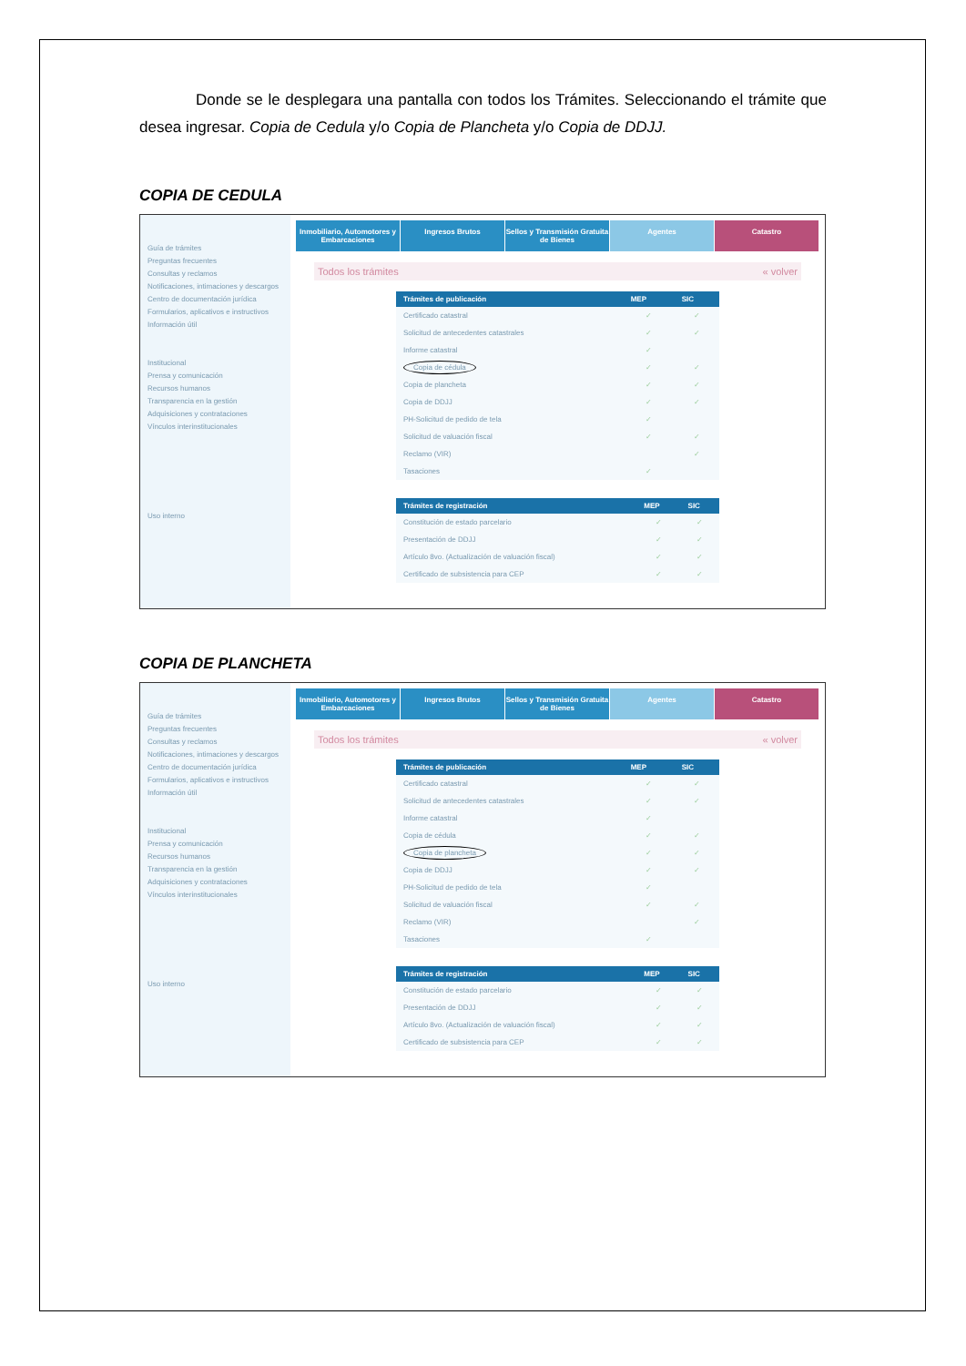Donde se le desplegara una pantalla con todos los Trámites. Seleccionando el trámite que desea ingresar. Copia de Cedula y/o Copia de Plancheta y/o Copia de DDJJ.
COPIA DE CEDULA
Guía de trámites
Preguntas frecuentes
Consultas y reclamos
Notificaciones, intimaciones y descargos
Centro de documentación jurídica
Formularios, aplicativos e instructivos
Información útil
Institucional
Prensa y comunicación
Recursos humanos
Transparencia en la gestión
Adquisiciones y contrataciones
Vínculos interinstitucionales
Uso interno
Inmobiliario, Automotores y Embarcaciones
Ingresos Brutos Sellos y Transmisión Gratuita de Bienes
Agentes Catastro
Todos los trámites « volver
| Trámites de publicación | MEP | SIC |
| --- | --- | --- |
| Certificado catastral | ✓ | ✓ |
| Solicitud de antecedentes catastrales | ✓ | ✓ |
| Informe catastral | ✓ | |
| Copia de cédula | ✓ | ✓ |
| Copia de plancheta | ✓ | ✓ |
| Copia de DDJJ | ✓ | ✓ |
| PH-Solicitud de pedido de tela | ✓ | |
| Solicitud de valuación fiscal | ✓ | ✓ |
| Reclamo (VIR) | | ✓ |
| Tasaciones | ✓ | |
| Trámites de registración | MEP | SIC |
| --- | --- | --- |
| Constitución de estado parcelario | ✓ | ✓ |
| Presentación de DDJJ | ✓ | ✓ |
| Artículo 8vo. (Actualización de valuación fiscal) | ✓ | ✓ |
| Certificado de subsistencia para CEP | ✓ | ✓ |
COPIA DE PLANCHETA
Guía de trámites
Preguntas frecuentes
Consultas y reclamos
Notificaciones, intimaciones y descargos
Centro de documentación jurídica
Formularios, aplicativos e instructivos
Información útil
Institucional
Prensa y comunicación
Recursos humanos
Transparencia en la gestión
Adquisiciones y contrataciones
Vínculos interinstitucionales
Uso interno
Inmobiliario, Automotores y Embarcaciones
Ingresos Brutos Sellos y Transmisión Gratuita de Bienes
Agentes Catastro
Todos los trámites « volver
| Trámites de publicación | MEP | SIC |
| --- | --- | --- |
| Certificado catastral | ✓ | ✓ |
| Solicitud de antecedentes catastrales | ✓ | ✓ |
| Informe catastral | ✓ | |
| Copia de cédula | ✓ | ✓ |
| Copia de plancheta | ✓ | ✓ |
| Copia de DDJJ | ✓ | ✓ |
| PH-Solicitud de pedido de tela | ✓ | |
| Solicitud de valuación fiscal | ✓ | ✓ |
| Reclamo (VIR) | | ✓ |
| Tasaciones | ✓ | |
| Trámites de registración | MEP | SIC |
| --- | --- | --- |
| Constitución de estado parcelario | ✓ | ✓ |
| Presentación de DDJJ | ✓ | ✓ |
| Artículo 8vo. (Actualización de valuación fiscal) | ✓ | ✓ |
| Certificado de subsistencia para CEP | ✓ | ✓ |